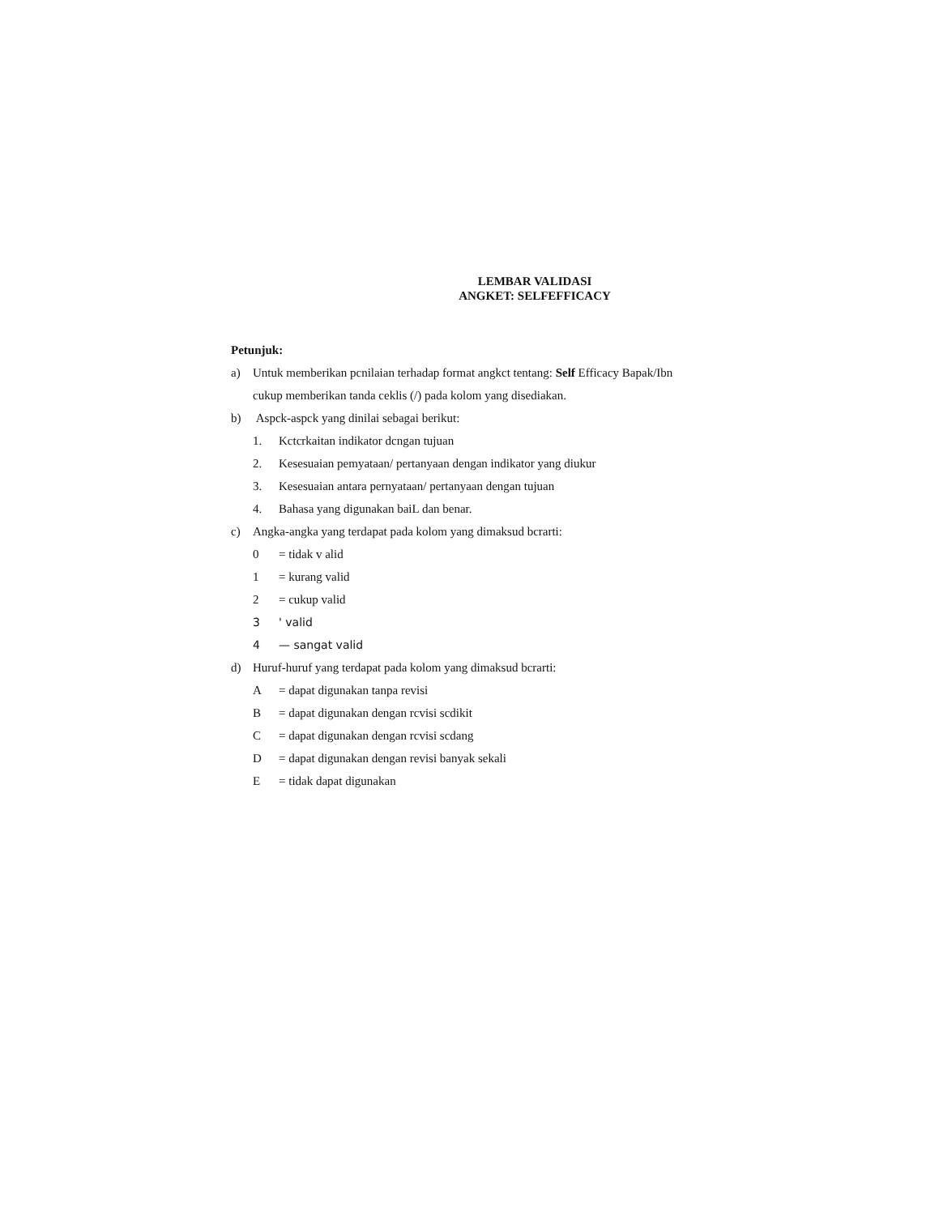LEMBAR VALIDASI
ANGKET: SELFEFFICACY
Petunjuk:
a) Untuk memberikan pcnilaian terhadap format angkct tentang: Self Efficacy Bapak/Ibn
cukup memberikan tanda ceklis (/) pada kolom yang disediakan.
b) Aspck-aspck yang dinilai sebagai berikut:
1. Kctcrkaitan indikator dcngan tujuan
2. Kesesuaian pemyataan/ pertanyaan dengan indikator yang diukur
3. Kesesuaian antara pernyataan/ pertanyaan dengan tujuan
4. Bahasa yang digunakan baiL dan benar.
c) Angka-angka yang terdapat pada kolom yang dimaksud bcrarti:
0 = tidak v alid
1 = kurang valid
2 = cukup valid
3 ' valid
4 — sangat valid
d) Huruf-huruf yang terdapat pada kolom yang dimaksud bcrarti:
A = dapat digunakan tanpa revisi
B = dapat digunakan dengan rcvisi scdikit
C = dapat digunakan dengan rcvisi scdang
D = dapat digunakan dengan revisi banyak sekali
E = tidak dapat digunakan